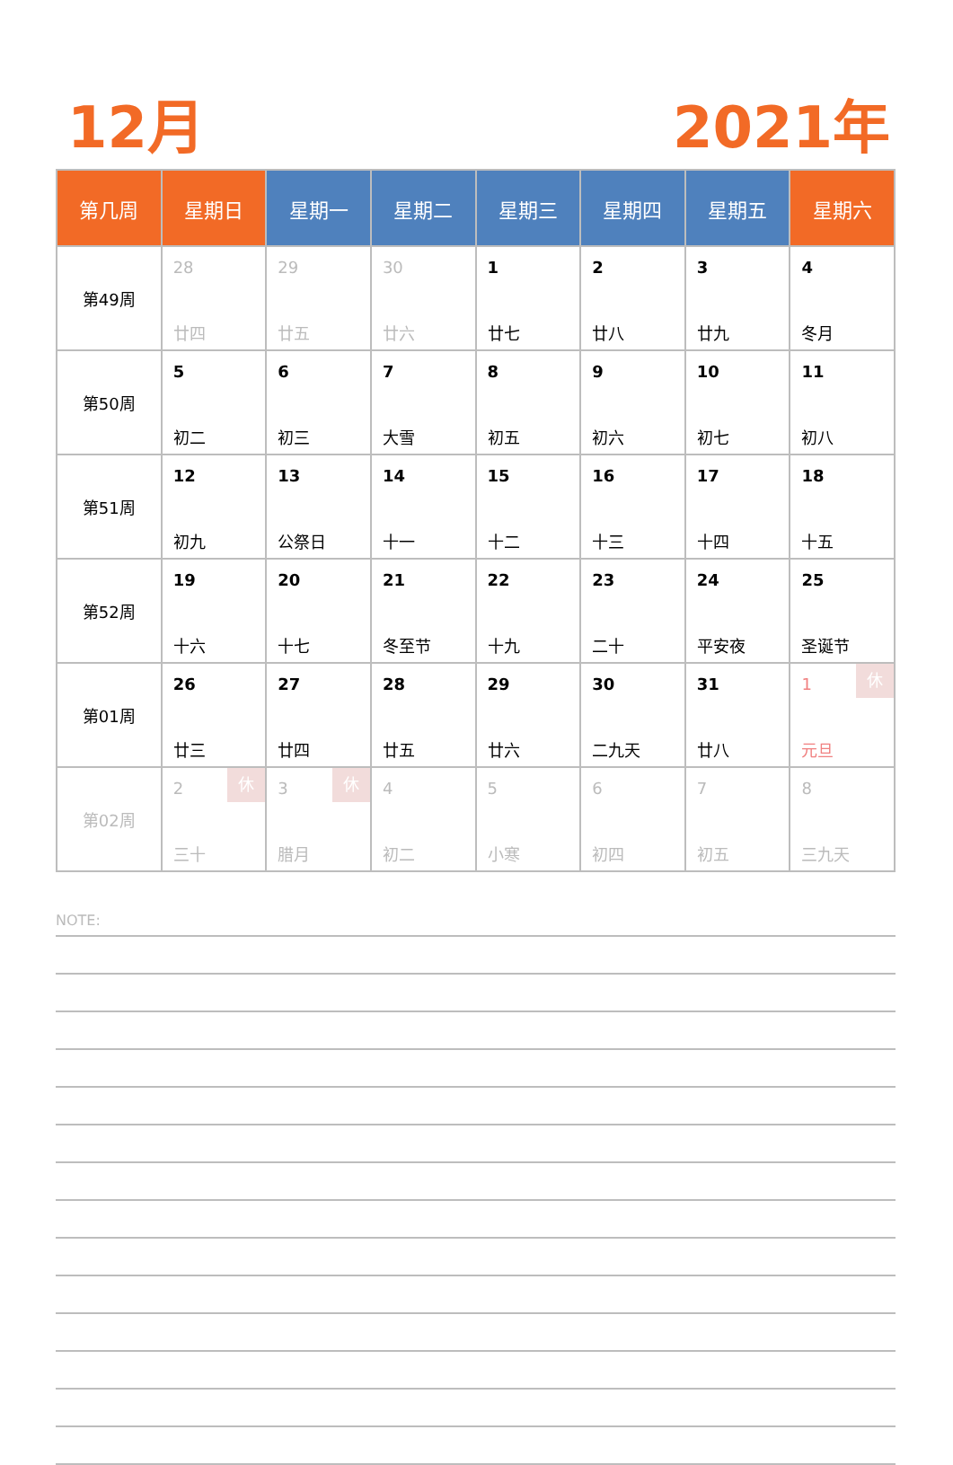12月 2021年
| 第几周 | 星期日 | 星期一 | 星期二 | 星期三 | 星期四 | 星期五 | 星期六 |
| --- | --- | --- | --- | --- | --- | --- | --- |
| 第49周 | 28 廿四 | 29 廿五 | 30 廿六 | 1 廿七 | 2 廿八 | 3 廿九 | 4 冬月 |
| 第50周 | 5 初二 | 6 初三 | 7 大雪 | 8 初五 | 9 初六 | 10 初七 | 11 初八 |
| 第51周 | 12 初九 | 13 公祭日 | 14 十一 | 15 十二 | 16 十三 | 17 十四 | 18 十五 |
| 第52周 | 19 十六 | 20 十七 | 21 冬至节 | 22 十九 | 23 二十 | 24 平安夜 | 25 圣诞节 |
| 第01周 | 26 廿三 | 27 廿四 | 28 廿五 | 29 廿六 | 30 二九天 | 31 廿八 | 1 休 元旦 |
| 第02周 | 2 休 三十 | 3 休 腊月 | 4 初二 | 5 小寒 | 6 初四 | 7 初五 | 8 三九天 |
NOTE: